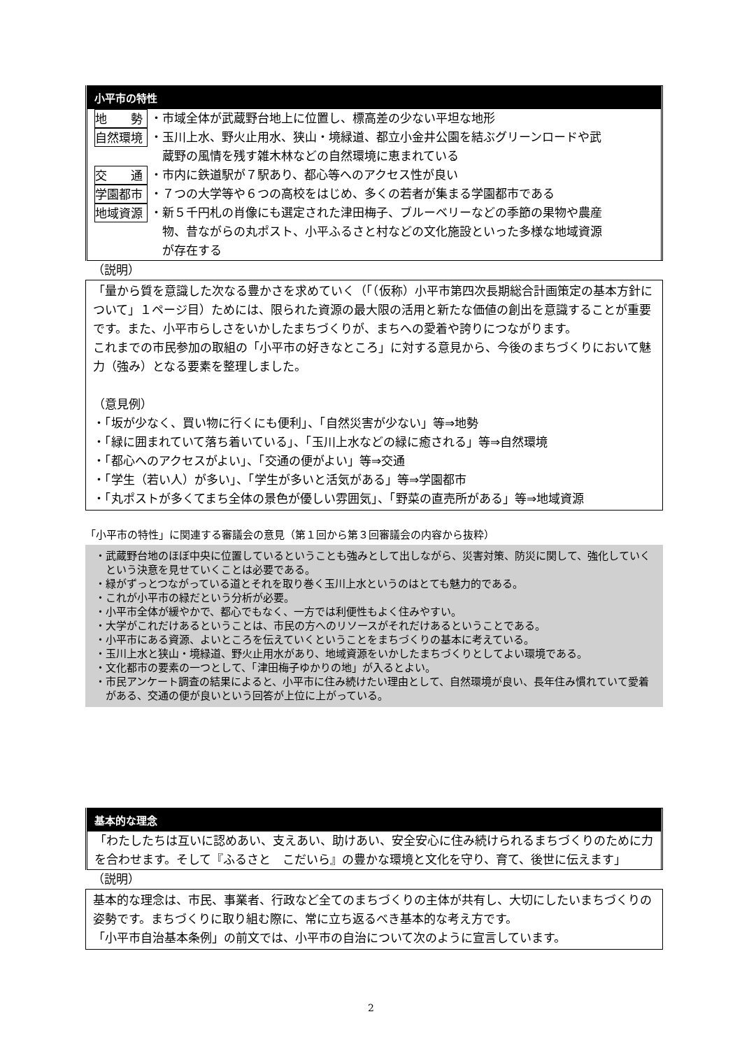小平市の特性
地　　勢 ・市域全体が武蔵野台地上に位置し、標高差の少ない平坦な地形
自然環境 ・玉川上水、野火止用水、狭山・境緑道、都立小金井公園を結ぶグリーンロードや武
　蔵野の風情を残す雑木林などの自然環境に恵まれている
交　　通 ・市内に鉄道駅が７駅あり、都心等へのアクセス性が良い
学園都市 ・７つの大学等や６つの高校をはじめ、多くの若者が集まる学園都市である
地域資源 ・新５千円札の肖像にも選定された津田梅子、ブルーベリーなどの季節の果物や農産
　物、昔ながらの丸ポスト、小平ふるさと村などの文化施設といった多様な地域資源
　が存在する
（説明）
「量から質を意識した次なる豊かさを求めていく（「（仮称）小平市第四次長期総合計画策定の基本方針について」１ページ目）ためには、限られた資源の最大限の活用と新たな価値の創出を意識することが重要です。また、小平市らしさをいかしたまちづくりが、まちへの愛着や誇りにつながります。
これまでの市民参加の取組の「小平市の好きなところ」に対する意見から、今後のまちづくりにおいて魅力（強み）となる要素を整理しました。
（意見例）
・「坂が少なく、買い物に行くにも便利」、「自然災害が少ない」等⇒地勢
・「緑に囲まれていて落ち着いている」、「玉川上水などの緑に癒される」等⇒自然環境
・「都心へのアクセスがよい」、「交通の便がよい」等⇒交通
・「学生（若い人）が多い」、「学生が多いと活気がある」等⇒学園都市
・「丸ポストが多くてまち全体の景色が優しい雰囲気」、「野菜の直売所がある」等⇒地域資源
「小平市の特性」に関連する審議会の意見（第１回から第３回審議会の内容から抜粋）
・武蔵野台地のほぼ中央に位置しているということも強みとして出しながら、災害対策、防災に関して、強化していくという決意を見せていくことは必要である。
・緑がずっとつながっている道とそれを取り巻く玉川上水というのはとても魅力的である。
・これが小平市の緑だという分析が必要。
・小平市全体が緩やかで、都心でもなく、一方では利便性もよく住みやすい。
・大学がこれだけあるということは、市民の方へのリソースがそれだけあるということである。
・小平市にある資源、よいところを伝えていくということをまちづくりの基本に考えている。
・玉川上水と狭山・境緑道、野火止用水があり、地域資源をいかしたまちづくりとしてよい環境である。
・文化都市の要素の一つとして、「津田梅子ゆかりの地」が入るとよい。
・市民アンケート調査の結果によると、小平市に住み続けたい理由として、自然環境が良い、長年住み慣れていて愛着がある、交通の便が良いという回答が上位に上がっている。
基本的な理念
「わたしたちは互いに認めあい、支えあい、助けあい、安全安心に住み続けられるまちづくりのために力を合わせます。そして『ふるさと　こだいら』の豊かな環境と文化を守り、育て、後世に伝えます」
（説明）
基本的な理念は、市民、事業者、行政など全てのまちづくりの主体が共有し、大切にしたいまちづくりの姿勢です。まちづくりに取り組む際に、常に立ち返るべき基本的な考え方です。
「小平市自治基本条例」の前文では、小平市の自治について次のように宣言しています。
2